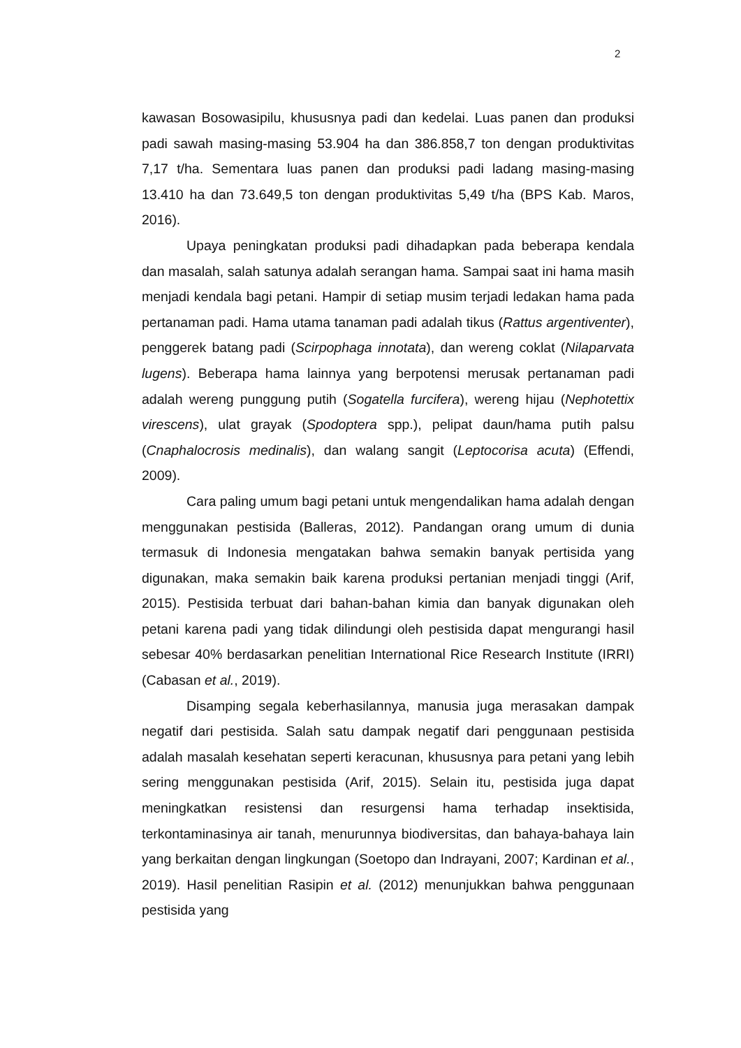2
kawasan Bosowasipilu, khususnya padi dan kedelai. Luas panen dan produksi padi sawah masing-masing 53.904 ha dan 386.858,7 ton dengan produktivitas 7,17 t/ha. Sementara luas panen dan produksi padi ladang masing-masing 13.410 ha dan 73.649,5 ton dengan produktivitas 5,49 t/ha (BPS Kab. Maros, 2016).
Upaya peningkatan produksi padi dihadapkan pada beberapa kendala dan masalah, salah satunya adalah serangan hama. Sampai saat ini hama masih menjadi kendala bagi petani. Hampir di setiap musim terjadi ledakan hama pada pertanaman padi. Hama utama tanaman padi adalah tikus (Rattus argentiventer), penggerek batang padi (Scirpophaga innotata), dan wereng coklat (Nilaparvata lugens). Beberapa hama lainnya yang berpotensi merusak pertanaman padi adalah wereng punggung putih (Sogatella furcifera), wereng hijau (Nephotettix virescens), ulat grayak (Spodoptera spp.), pelipat daun/hama putih palsu (Cnaphalocrosis medinalis), dan walang sangit (Leptocorisa acuta) (Effendi, 2009).
Cara paling umum bagi petani untuk mengendalikan hama adalah dengan menggunakan pestisida (Balleras, 2012). Pandangan orang umum di dunia termasuk di Indonesia mengatakan bahwa semakin banyak pertisida yang digunakan, maka semakin baik karena produksi pertanian menjadi tinggi (Arif, 2015). Pestisida terbuat dari bahan-bahan kimia dan banyak digunakan oleh petani karena padi yang tidak dilindungi oleh pestisida dapat mengurangi hasil sebesar 40% berdasarkan penelitian International Rice Research Institute (IRRI) (Cabasan et al., 2019).
Disamping segala keberhasilannya, manusia juga merasakan dampak negatif dari pestisida. Salah satu dampak negatif dari penggunaan pestisida adalah masalah kesehatan seperti keracunan, khususnya para petani yang lebih sering menggunakan pestisida (Arif, 2015). Selain itu, pestisida juga dapat meningkatkan resistensi dan resurgensi hama terhadap insektisida, terkontaminasinya air tanah, menurunnya biodiversitas, dan bahaya-bahaya lain yang berkaitan dengan lingkungan (Soetopo dan Indrayani, 2007; Kardinan et al., 2019). Hasil penelitian Rasipin et al. (2012) menunjukkan bahwa penggunaan pestisida yang